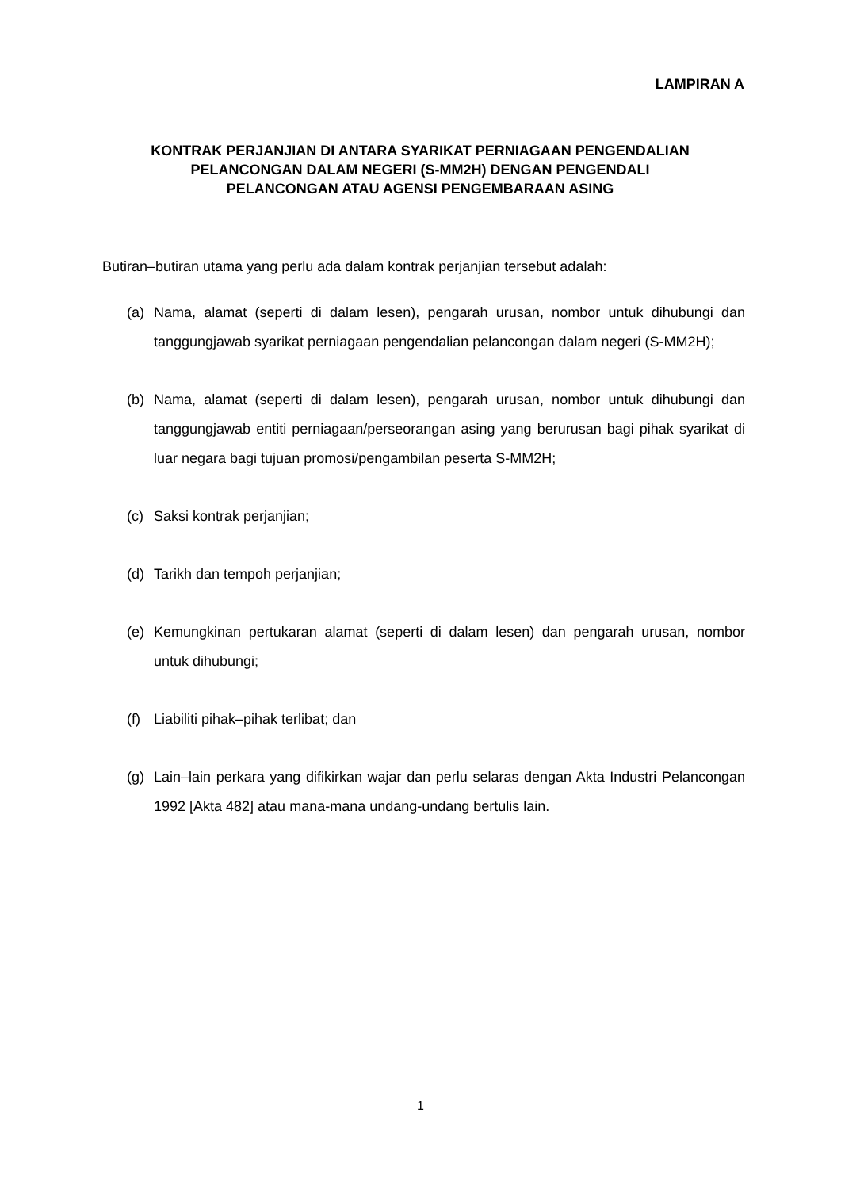LAMPIRAN A
KONTRAK PERJANJIAN DI ANTARA SYARIKAT PERNIAGAAN PENGENDALIAN
PELANCONGAN DALAM NEGERI (S-MM2H) DENGAN PENGENDALI
PELANCONGAN ATAU AGENSI PENGEMBARAAN ASING
Butiran–butiran utama yang perlu ada dalam kontrak perjanjian tersebut adalah:
(a) Nama, alamat (seperti di dalam lesen), pengarah urusan, nombor untuk dihubungi dan tanggungjawab syarikat perniagaan pengendalian pelancongan dalam negeri (S-MM2H);
(b) Nama, alamat (seperti di dalam lesen), pengarah urusan, nombor untuk dihubungi dan tanggungjawab entiti perniagaan/perseorangan asing yang berurusan bagi pihak syarikat di luar negara bagi tujuan promosi/pengambilan peserta S-MM2H;
(c) Saksi kontrak perjanjian;
(d) Tarikh dan tempoh perjanjian;
(e) Kemungkinan pertukaran alamat (seperti di dalam lesen) dan pengarah urusan, nombor untuk dihubungi;
(f) Liabiliti pihak–pihak terlibat; dan
(g) Lain–lain perkara yang difikirkan wajar dan perlu selaras dengan Akta Industri Pelancongan 1992 [Akta 482] atau mana-mana undang-undang bertulis lain.
1